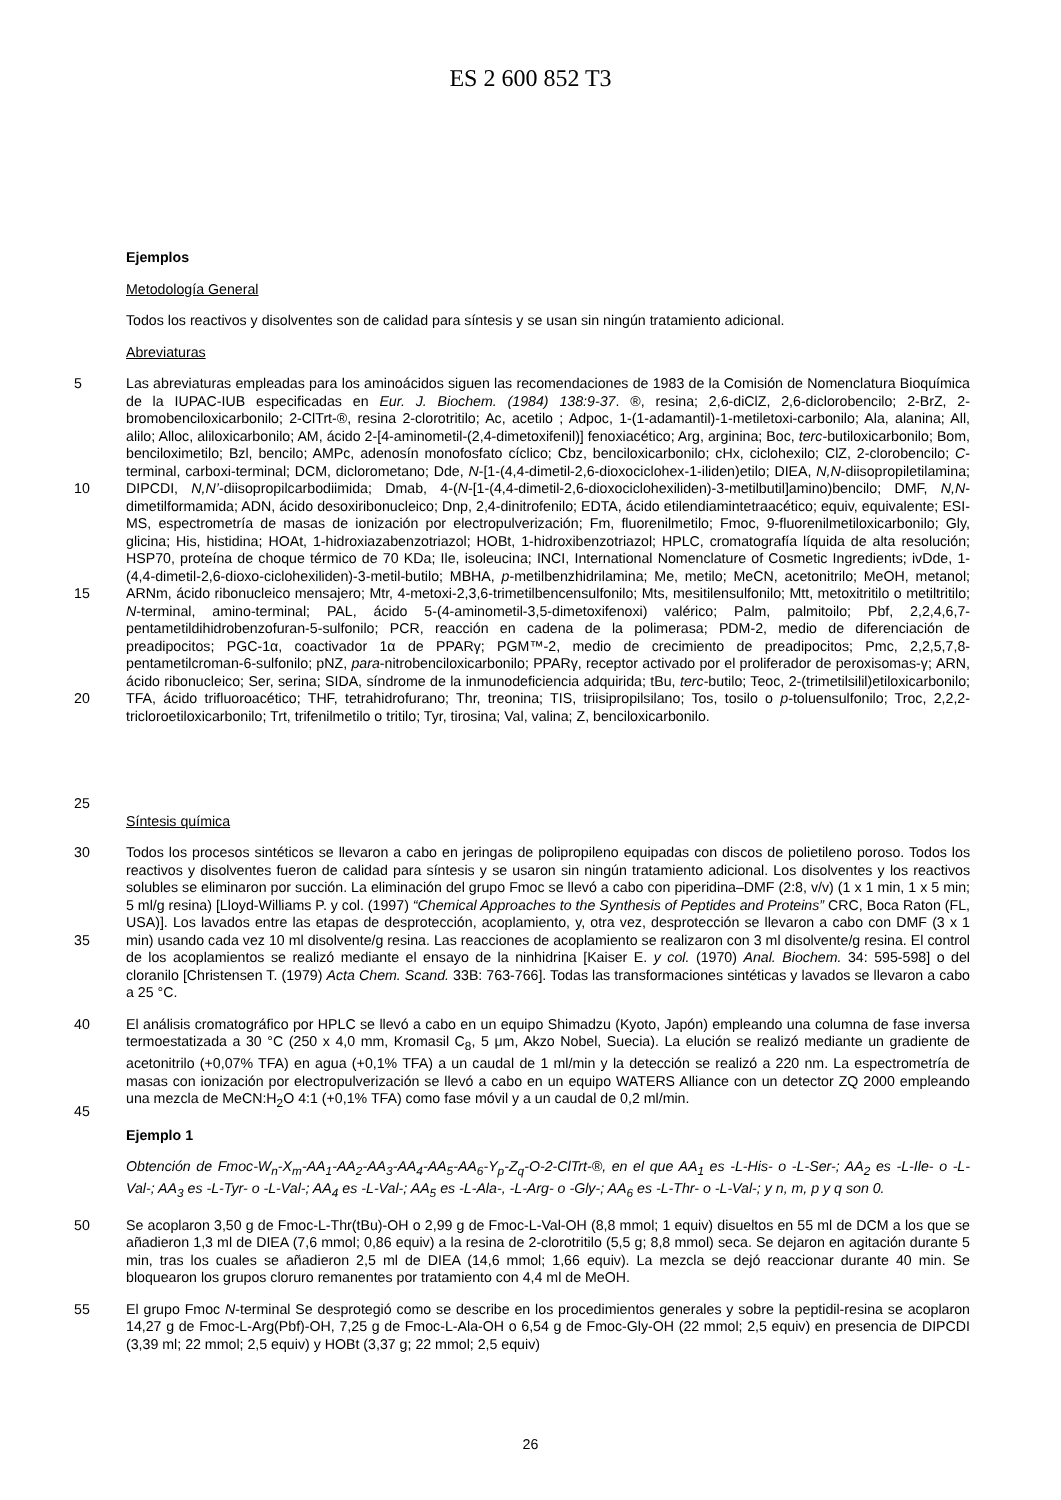ES 2 600 852 T3
Ejemplos
Metodología General
Todos los reactivos y disolventes son de calidad para síntesis y se usan sin ningún tratamiento adicional.
Abreviaturas
5
10
15
20
25
Las abreviaturas empleadas para los aminoácidos siguen las recomendaciones de 1983 de la Comisión de Nomenclatura Bioquímica de la IUPAC-IUB especificadas en Eur. J. Biochem. (1984) 138:9-37. ®, resina; 2,6-diClZ, 2,6-diclorobencilo; 2-BrZ, 2-bromobenciloxicarbonilo; 2-ClTrt-®, resina 2-clorotritilo; Ac, acetilo ; Adpoc, 1-(1-adamantil)-1-metiletoxi-carbonilo; Ala, alanina; All, alilo; Alloc, aliloxicarbonilo; AM, ácido 2-[4-aminometil-(2,4-dimetoxifenil)] fenoxiacético; Arg, arginina; Boc, terc-butiloxicarbonilo; Bom, benciloximetilo; Bzl, bencilo; AMPc, adenosín monofosfato cíclico; Cbz, benciloxicarbonilo; cHx, ciclohexilo; ClZ, 2-clorobencilo; C-terminal, carboxi-terminal; DCM, diclorometano; Dde, N-[1-(4,4-dimetil-2,6-dioxociclohex-1-iliden)etilo; DIEA, N,N-diisopropiletilamina; DIPCDI, N,N’-diisopropilcarbodiimida; Dmab, 4-(N-[1-(4,4-dimetil-2,6-dioxociclohexiliden)-3-metilbutil]amino)bencilo; DMF, N,N-dimetilformamida; ADN, ácido desoxiribonucleico; Dnp, 2,4-dinitrofenilo; EDTA, ácido etilendiamintetraacético; equiv, equivalente; ESI-MS, espectrometría de masas de ionización por electropulverización; Fm, fluorenilmetilo; Fmoc, 9-fluorenilmetiloxicarbonilo; Gly, glicina; His, histidina; HOAt, 1-hidroxiazabenzotriazol; HOBt, 1-hidroxibenzotriazol; HPLC, cromatografía líquida de alta resolución; HSP70, proteína de choque térmico de 70 KDa; Ile, isoleucina; INCI, International Nomenclature of Cosmetic Ingredients; ivDde, 1-(4,4-dimetil-2,6-dioxo-ciclohexiliden)-3-metil-butilo; MBHA, p-metilbenzhidrilamina; Me, metilo; MeCN, acetonitrilo; MeOH, metanol; ARNm, ácido ribonucleico mensajero; Mtr, 4-metoxi-2,3,6-trimetilbencensulfonilo; Mts, mesitilensulfonilo; Mtt, metoxitritilo o metiltritilo; N-terminal, amino-terminal; PAL, ácido 5-(4-aminometil-3,5-dimetoxifenoxi) valérico; Palm, palmitoilo; Pbf, 2,2,4,6,7-pentametildihidrobenzofuran-5-sulfonilo; PCR, reacción en cadena de la polimerasa; PDM-2, medio de diferenciación de preadipocitos; PGC-1α, coactivador 1α de PPARγ; PGM™-2, medio de crecimiento de preadipocitos; Pmc, 2,2,5,7,8-pentametilcroman-6-sulfonilo; pNZ, para-nitrobenciloxicarbonilo; PPARγ, receptor activado por el proliferador de peroxisomas-γ; ARN, ácido ribonucleico; Ser, serina; SIDA, síndrome de la inmunodeficiencia adquirida; tBu, terc-butilo; Teoc, 2-(trimetilsilil)etiloxicarbonilo; TFA, ácido trifluoroacético; THF, tetrahidrofurano; Thr, treonina; TIS, triisipropilsilano; Tos, tosilo o p-toluensulfonilo; Troc, 2,2,2-tricloroetiloxicarbonilo; Trt, trifenilmetilo o tritilo; Tyr, tirosina; Val, valina; Z, benciloxicarbonilo.
Síntesis química
30
35
Todos los procesos sintéticos se llevaron a cabo en jeringas de polipropileno equipadas con discos de polietileno poroso. Todos los reactivos y disolventes fueron de calidad para síntesis y se usaron sin ningún tratamiento adicional. Los disolventes y los reactivos solubles se eliminaron por succión. La eliminación del grupo Fmoc se llevó a cabo con piperidina–DMF (2:8, v/v) (1 x 1 min, 1 x 5 min; 5 ml/g resina) [Lloyd-Williams P. y col. (1997) “Chemical Approaches to the Synthesis of Peptides and Proteins” CRC, Boca Raton (FL, USA)]. Los lavados entre las etapas de desprotección, acoplamiento, y, otra vez, desprotección se llevaron a cabo con DMF (3 x 1 min) usando cada vez 10 ml disolvente/g resina. Las reacciones de acoplamiento se realizaron con 3 ml disolvente/g resina. El control de los acoplamientos se realizó mediante el ensayo de la ninhidrina [Kaiser E. y col. (1970) Anal. Biochem. 34: 595-598] o del cloranilo [Christensen T. (1979) Acta Chem. Scand. 33B: 763-766]. Todas las transformaciones sintéticas y lavados se llevaron a cabo a 25 °C.
40
45
El análisis cromatográfico por HPLC se llevó a cabo en un equipo Shimadzu (Kyoto, Japón) empleando una columna de fase inversa termoestatizada a 30 °C (250 x 4,0 mm, Kromasil C<sub>8</sub>, 5 μm, Akzo Nobel, Suecia). La elución se realizó mediante un gradiente de acetonitrilo (+0,07% TFA) en agua (+0,1% TFA) a un caudal de 1 ml/min y la detección se realizó a 220 nm. La espectrometría de masas con ionización por electropulverización se llevó a cabo en un equipo WATERS Alliance con un detector ZQ 2000 empleando una mezcla de MeCN:H<sub>2</sub>O 4:1 (+0,1% TFA) como fase móvil y a un caudal de 0,2 ml/min.
Ejemplo 1
Obtención de Fmoc-W<sub>n</sub>-X<sub>m</sub>-AA<sub>1</sub>-AA<sub>2</sub>-AA<sub>3</sub>-AA<sub>4</sub>-AA<sub>5</sub>-AA<sub>6</sub>-Y<sub>p</sub>-Z<sub>q</sub>-O-2-ClTrt-®, en el que AA<sub>1</sub> es -L-His- o -L-Ser-; AA<sub>2</sub> es -L-Ile- o -L-Val-; AA<sub>3</sub> es -L-Tyr- o -L-Val-; AA<sub>4</sub> es -L-Val-; AA<sub>5</sub> es -L-Ala-, -L-Arg- o -Gly-; AA<sub>6</sub> es -L-Thr- o -L-Val-; y n, m, p y q son 0.
50 Se acoplaron 3,50 g de Fmoc-L-Thr(tBu)-OH o 2,99 g de Fmoc-L-Val-OH (8,8 mmol; 1 equiv) disueltos en 55 ml de DCM a los que se añadieron 1,3 ml de DIEA (7,6 mmol; 0,86 equiv) a la resina de 2-clorotritilo (5,5 g; 8,8 mmol) seca. Se dejaron en agitación durante 5 min, tras los cuales se añadieron 2,5 ml de DIEA (14,6 mmol; 1,66 equiv). La mezcla se dejó reaccionar durante 40 min. Se bloquearon los grupos cloruro remanentes por tratamiento con 4,4 ml de MeOH.
55 El grupo Fmoc N-terminal Se desprotegió como se describe en los procedimientos generales y sobre la peptidil-resina se acoplaron 14,27 g de Fmoc-L-Arg(Pbf)-OH, 7,25 g de Fmoc-L-Ala-OH o 6,54 g de Fmoc-Gly-OH (22 mmol; 2,5 equiv) en presencia de DIPCDI (3,39 ml; 22 mmol; 2,5 equiv) y HOBt (3,37 g; 22 mmol; 2,5 equiv)
26